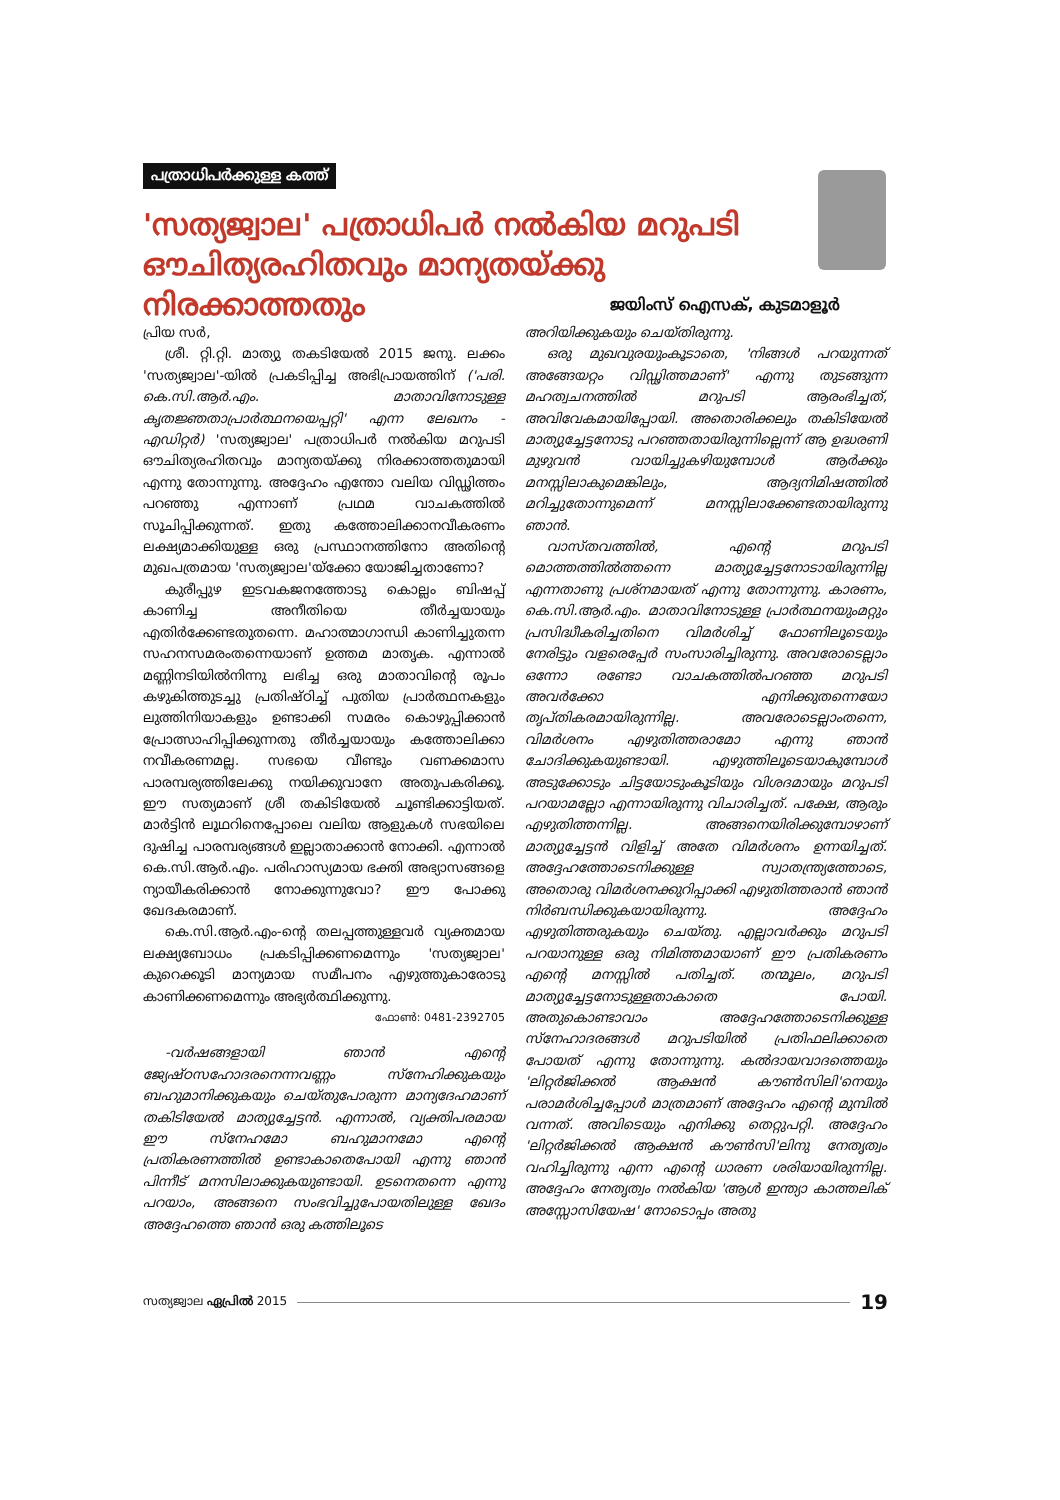പത്രാധിപർക്കുള്ള കത്ത്
'സത്യജ്വാല' പത്രാധിപർ നൽകിയ മറുപടി ഔചിത്യരഹിതവും മാന്യതയ്ക്കു നിരക്കാത്തതും
ജയിംസ് ഐസക്, കുടമാളൂർ
പ്രിയ സർ,
ശ്രീ. റ്റി.റ്റി. മാത്യു തകടിയേൽ 2015 ജനു. ലക്കം 'സത്യജ്വാല'-യിൽ പ്രകടിപ്പിച്ച അഭിപ്രായത്തിന് ('പരി. കെ.സി.ആർ.എം. മാതാവിനോടുള്ള കൃതജ്ഞതാപ്രാർത്ഥനയെപ്പറ്റി' എന്ന ലേഖനം - എഡിറ്റർ) 'സത്യജ്വാല' പത്രാധിപർ നൽകിയ മറുപടി ഔചിത്യരഹിതവും മാന്യതയ്ക്കു നിരക്കാത്തതുമായി എന്നു തോന്നുന്നു. അദ്ദേഹം എന്തോ വലിയ വിഡ്ഢിത്തം പറഞ്ഞു എന്നാണ് പ്രഥമ വാചകത്തിൽ സൂചിപ്പിക്കുന്നത്. ഇതു കത്തോലിക്കാനവീകരണം ലക്ഷ്യമാക്കിയുള്ള ഒരു പ്രസ്ഥാനത്തിനോ അതിന്റെ മുഖപത്രമായ 'സത്യജ്വാല'യ്ക്കോ യോജിച്ചതാണോ?
കുരീപ്പുഴ ഇടവകജനത്തോടു കൊല്ലം ബിഷപ്പ് കാണിച്ച അനീതിയെ തീർച്ചയായും എതിർക്കേണ്ടതുതന്നെ. മഹാത്മാഗാന്ധി കാണിച്ചുതന്ന സഹനസമരംതന്നെയാണ് ഉത്തമ മാതൃക. എന്നാൽ മണ്ണിനടിയിൽനിന്നു ലഭിച്ച ഒരു മാതാവിന്റെ രൂപം കഴുകിത്തുടച്ചു പ്രതിഷ്ഠിച്ച് പുതിയ പ്രാർത്ഥനകളും ലുത്തിനിയാകളും ഉണ്ടാക്കി സമരം കൊഴുപ്പിക്കാൻ പ്രോത്സാഹിപ്പിക്കുന്നതു തീർച്ചയായും കത്തോലിക്കാ നവീകരണമല്ല. സഭയെ വീണ്ടും വണക്കമാസ പാരമ്പര്യത്തിലേക്കു നയിക്കുവാനേ അതുപകരിക്കൂ. ഈ സത്യമാണ് ശ്രീ തകിടിയേൽ ചൂണ്ടിക്കാട്ടിയത്. മാർട്ടിൻ ലൂഥറിനെപ്പോലെ വലിയ ആളുകൾ സഭയിലെ ദുഷിച്ച പാരമ്പര്യങ്ങൾ ഇല്ലാതാക്കാൻ നോക്കി. എന്നാൽ കെ.സി.ആർ.എം. പരിഹാസ്യമായ ഭക്തി അഭ്യാസങ്ങളെ ന്യായീകരിക്കാൻ നോക്കുന്നുവോ? ഈ പോക്കു ഖേദകരമാണ്.
കെ.സി.ആർ.എം-ന്റെ തലപ്പത്തുള്ളവർ വ്യക്തമായ ലക്ഷ്യബോധം പ്രകടിപ്പിക്കണമെന്നും 'സത്യജ്വാല' കുറെക്കൂടി മാന്യമായ സമീപനം എഴുത്തുകാരോടു കാണിക്കണമെന്നും അഭ്യർത്ഥിക്കുന്നു.
ഫോൺ: 0481-2392705
-വർഷങ്ങളായി ഞാൻ എന്റെ ജ്യേഷ്ഠസഹോദരനെന്നവണ്ണം സ്നേഹിക്കുകയും ബഹുമാനിക്കുകയും ചെയ്തുപോരുന്ന മാന്യദേഹമാണ് തകിടിയേൽ മാത്യുച്ചേട്ടൻ. എന്നാൽ, വ്യക്തിപരമായ ഈ സ്നേഹമോ ബഹുമാനമോ എന്റെ പ്രതികരണത്തിൽ ഉണ്ടാകാതെപോയി എന്നു ഞാൻ പിന്നീട് മനസിലാക്കുകയുണ്ടായി. ഉടനെതന്നെ എന്നു പറയാം, അങ്ങനെ സംഭവിച്ചുപോയതിലുള്ള ഖേദം അദ്ദേഹത്തെ ഞാൻ ഒരു കത്തിലൂടെ
അറിയിക്കുകയും ചെയ്തിരുന്നു.
ഒരു മുഖവുരയുംകൂടാതെ, 'നിങ്ങൾ പറയുന്നത് അങ്ങേയറ്റം വിഡ്ഢിത്തമാണ്' എന്നു തുടങ്ങുന്ന മഹത്വചനത്തിൽ മറുപടി ആരംഭിച്ചത്, അവിവേകമായിപ്പോയി. അതൊരിക്കലും തകിടിയേൽ മാത്യുച്ചേട്ടനോടു പറഞ്ഞതായിരുന്നില്ലെന്ന് ആ ഉദ്ധരണി മുഴുവൻ വായിച്ചുകഴിയുമ്പോൾ ആർക്കും മനസ്സിലാകുമെങ്കിലും, ആദ്യനിമിഷത്തിൽ മറിച്ചുതോന്നുമെന്ന് മനസ്സിലാക്കേണ്ടതായിരുന്നു ഞാൻ.
വാസ്തവത്തിൽ, എന്റെ മറുപടി മൊത്തത്തിൽത്തന്നെ മാത്യുച്ചേട്ടനോടായിരുന്നില്ല എന്നതാണു പ്രശ്നമായത് എന്നു തോന്നുന്നു. കാരണം, കെ.സി.ആർ.എം. മാതാവിനോടുള്ള പ്രാർത്ഥനയുംമറ്റും പ്രസിദ്ധീകരിച്ചതിനെ വിമർശിച്ച് ഫോണിലൂടെയും നേരിട്ടും വളരെപ്പേർ സംസാരിച്ചിരുന്നു. അവരോടെല്ലാം ഒന്നോ രണ്ടോ വാചകത്തിൽപറഞ്ഞ മറുപടി അവർക്കോ എനിക്കുതന്നെയോ തൃപ്തികരമായിരുന്നില്ല. അവരോടെല്ലാംതന്നെ, വിമർശനം എഴുതിത്തരാമോ എന്നു ഞാൻ ചോദിക്കുകയുണ്ടായി. എഴുത്തിലൂടെയാകുമ്പോൾ അടുക്കോടും ചിട്ടയോടുംകൂടിയും വിശദമായും മറുപടി പറയാമല്ലോ എന്നായിരുന്നു വിചാരിച്ചത്. പക്ഷേ, ആരും എഴുതിത്തന്നില്ല. അങ്ങനെയിരിക്കുമ്പോഴാണ് മാത്യുച്ചേട്ടൻ വിളിച്ച് അതേ വിമർശനം ഉന്നയിച്ചത്. അദ്ദേഹത്തോടെനിക്കുള്ള സ്വാതന്ത്ര്യത്തോടെ, അതൊരു വിമർശനക്കുറിപ്പാക്കി എഴുതിത്തരാൻ ഞാൻ നിർബന്ധിക്കുകയായിരുന്നു. അദ്ദേഹം എഴുതിത്തരുകയും ചെയ്തു. എല്ലാവർക്കും മറുപടി പറയാനുള്ള ഒരു നിമിത്തമായാണ് ഈ പ്രതികരണം എന്റെ മനസ്സിൽ പതിച്ചത്. തന്മൂലം, മറുപടി മാത്യുച്ചേട്ടനോടുള്ളതാകാതെ പോയി. അതുകൊണ്ടാവാം അദ്ദേഹത്തോടെനിക്കുള്ള സ്നേഹാദരങ്ങൾ മറുപടിയിൽ പ്രതിഫലിക്കാതെ പോയത് എന്നു തോന്നുന്നു. കൽദായവാദത്തെയും 'ലിറ്റർജിക്കൽ ആക്ഷൻ കൗൺസിലി'നെയും പരാമർശിച്ചപ്പോൾ മാത്രമാണ് അദ്ദേഹം എന്റെ മുമ്പിൽ വന്നത്. അവിടെയും എനിക്കു തെറ്റുപറ്റി. അദ്ദേഹം 'ലിറ്റർജിക്കൽ ആക്ഷൻ കൗൺസി'ലിനു നേതൃത്വം വഹിച്ചിരുന്നു എന്ന എന്റെ ധാരണ ശരിയായിരുന്നില്ല. അദ്ദേഹം നേതൃത്വം നൽകിയ 'ആൾ ഇന്ത്യാ കാത്തലിക് അസ്സോസിയേഷ' നോടൊപ്പം അതു
സത്യജ്വാല ഏപ്രിൽ 2015 19